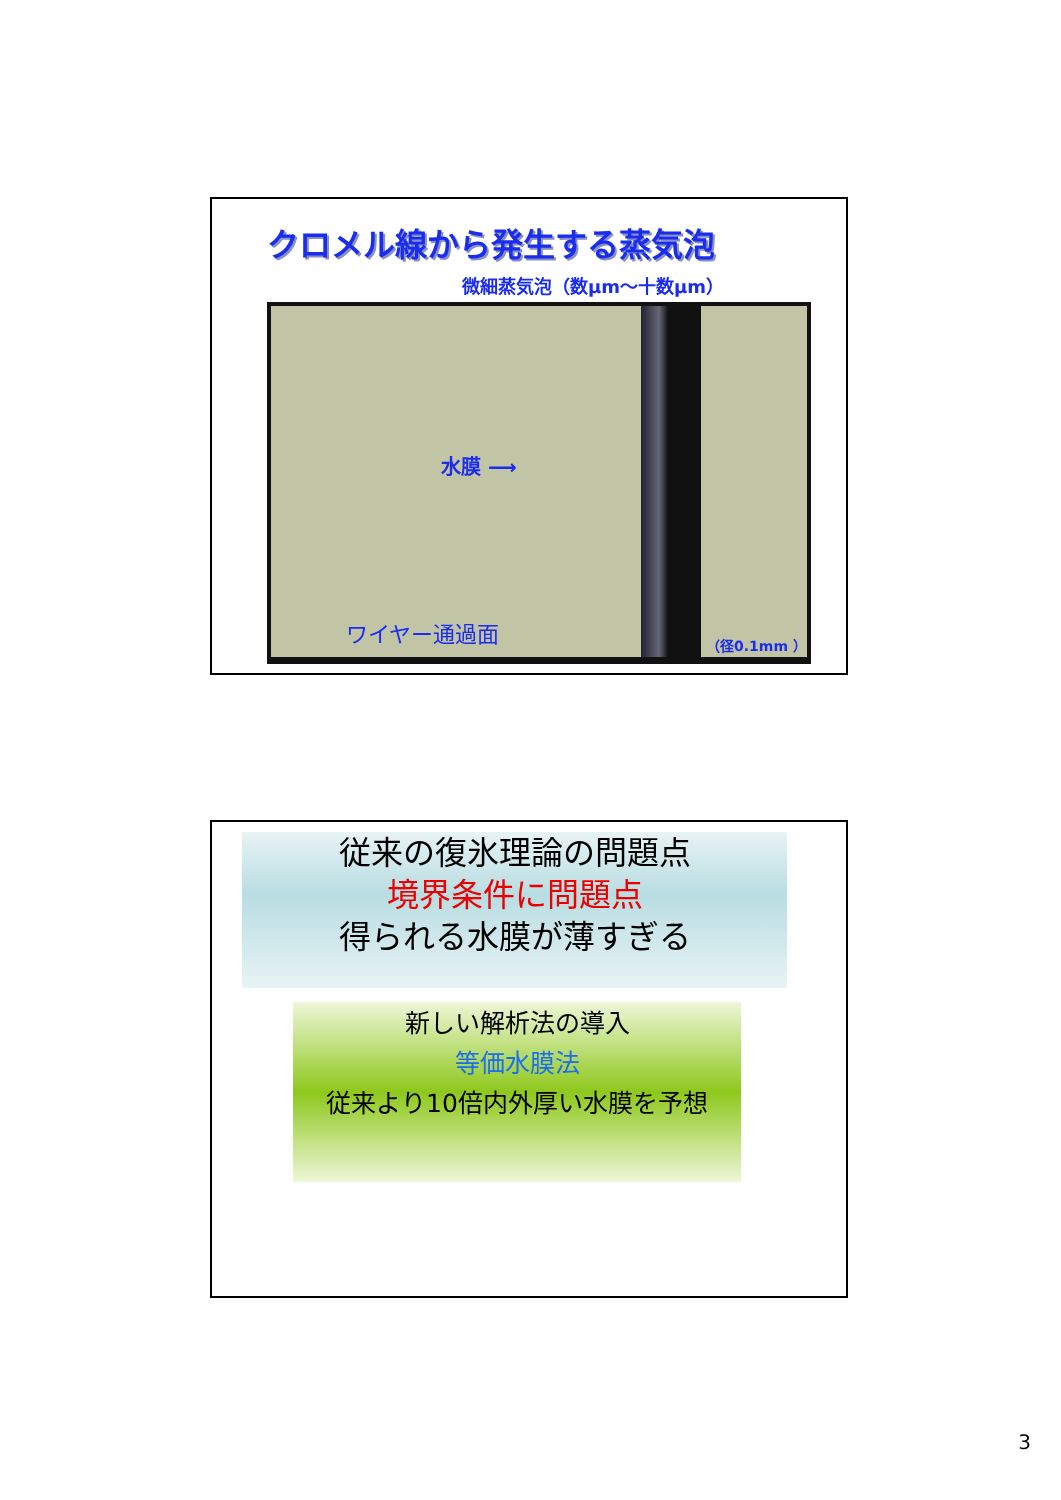クロメル線から発生する蒸気泡
微細蒸気泡（数μm～十数μm）
水膜 ⟶
ワイヤー通過面 （径0.1mm ）
従来の復氷理論の問題点
境界条件に問題点
得られる水膜が薄すぎる
新しい解析法の導入
等価水膜法
従来より10倍内外厚い水膜を予想
3